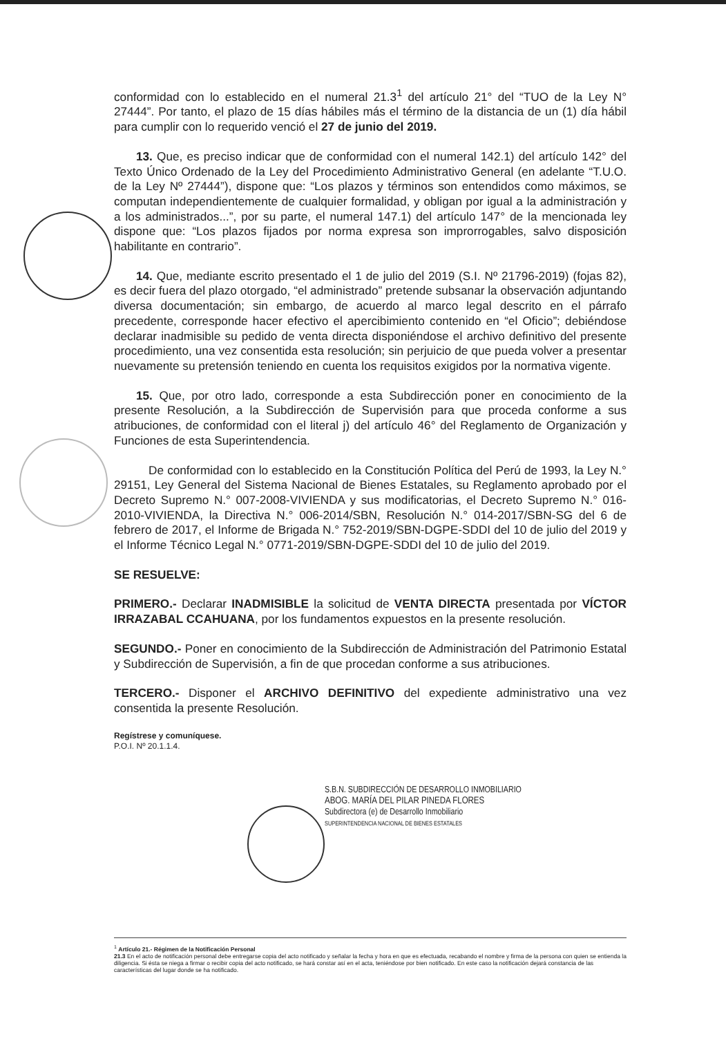conformidad con lo establecido en el numeral 21.3<sup>1</sup> del artículo 21° del “TUO de la Ley N° 27444”. Por tanto, el plazo de 15 días hábiles más el término de la distancia de un (1) día hábil para cumplir con lo requerido venció el 27 de junio del 2019.
13. Que, es preciso indicar que de conformidad con el numeral 142.1) del artículo 142° del Texto Único Ordenado de la Ley del Procedimiento Administrativo General (en adelante “T.U.O. de la Ley Nº 27444”), dispone que: “Los plazos y términos son entendidos como máximos, se computan independientemente de cualquier formalidad, y obligan por igual a la administración y a los administrados...”, por su parte, el numeral 147.1) del artículo 147° de la mencionada ley dispone que: “Los plazos fijados por norma expresa son improrrogables, salvo disposición habilitante en contrario”.
14. Que, mediante escrito presentado el 1 de julio del 2019 (S.I. Nº 21796-2019) (fojas 82), es decir fuera del plazo otorgado, “el administrado” pretende subsanar la observación adjuntando diversa documentación; sin embargo, de acuerdo al marco legal descrito en el párrafo precedente, corresponde hacer efectivo el apercibimiento contenido en “el Oficio”; debiéndose declarar inadmisible su pedido de venta directa disponiéndose el archivo definitivo del presente procedimiento, una vez consentida esta resolución; sin perjuicio de que pueda volver a presentar nuevamente su pretensión teniendo en cuenta los requisitos exigidos por la normativa vigente.
15. Que, por otro lado, corresponde a esta Subdirección poner en conocimiento de la presente Resolución, a la Subdirección de Supervisión para que proceda conforme a sus atribuciones, de conformidad con el literal j) del artículo 46° del Reglamento de Organización y Funciones de esta Superintendencia.
De conformidad con lo establecido en la Constitución Política del Perú de 1993, la Ley N.° 29151, Ley General del Sistema Nacional de Bienes Estatales, su Reglamento aprobado por el Decreto Supremo N.° 007-2008-VIVIENDA y sus modificatorias, el Decreto Supremo N.° 016-2010-VIVIENDA, la Directiva N.° 006-2014/SBN, Resolución N.° 014-2017/SBN-SG del 6 de febrero de 2017, el Informe de Brigada N.° 752-2019/SBN-DGPE-SDDI del 10 de julio del 2019 y el Informe Técnico Legal N.° 0771-2019/SBN-DGPE-SDDI del 10 de julio del 2019.
SE RESUELVE:
PRIMERO.- Declarar INADMISIBLE la solicitud de VENTA DIRECTA presentada por VÍCTOR IRRAZABAL CCAHUANA, por los fundamentos expuestos en la presente resolución.
SEGUNDO.- Poner en conocimiento de la Subdirección de Administración del Patrimonio Estatal y Subdirección de Supervisión, a fin de que procedan conforme a sus atribuciones.
TERCERO.- Disponer el ARCHIVO DEFINITIVO del expediente administrativo una vez consentida la presente Resolución.
Regístrese y comuníquese.
P.O.I. Nº 20.1.1.4.
S.B.N. SUBDIRECCIÓN DE DESARROLLO INMOBILIARIO
ABOG. MARÍA DEL PILAR PINEDA FLORES
Subdirectora (e) de Desarrollo Inmobiliario
SUPERINTENDENCIA NACIONAL DE BIENES ESTATALES
<sup>1</sup> Artículo 21.- Régimen de la Notificación Personal
21.3 En el acto de notificación personal debe entregarse copia del acto notificado y señalar la fecha y hora en que es efectuada, recabando el nombre y firma de la persona con quien se entienda la diligencia. Si ésta se niega a firmar o recibir copia del acto notificado, se hará constar así en el acta, teniéndose por bien notificado. En este caso la notificación dejará constancia de las características del lugar donde se ha notificado.